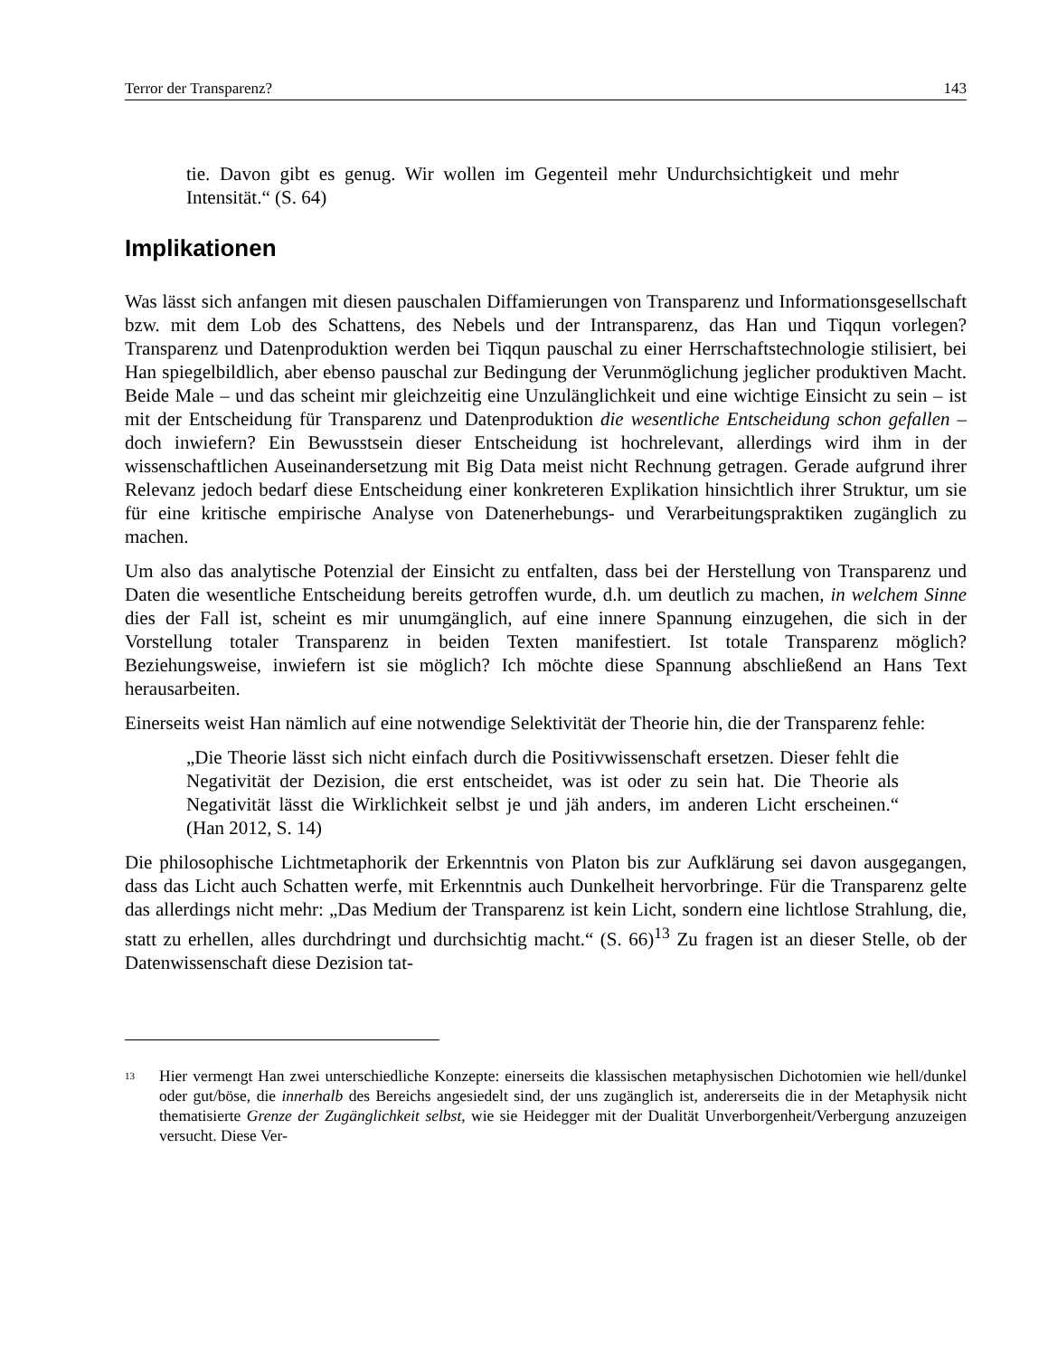Terror der Transparenz? 143
tie. Davon gibt es genug. Wir wollen im Gegenteil mehr Undurchsichtigkeit und mehr Intensität.“ (S. 64)
Implikationen
Was lässt sich anfangen mit diesen pauschalen Diffamierungen von Transparenz und Informationsgesellschaft bzw. mit dem Lob des Schattens, des Nebels und der Intransparenz, das Han und Tiqqun vorlegen? Transparenz und Datenproduktion werden bei Tiqqun pauschal zu einer Herrschaftstechnologie stilisiert, bei Han spiegelbildlich, aber ebenso pauschal zur Bedingung der Verunmöglichung jeglicher produktiven Macht. Beide Male – und das scheint mir gleichzeitig eine Unzulänglichkeit und eine wichtige Einsicht zu sein – ist mit der Entscheidung für Transparenz und Datenproduktion die wesentliche Entscheidung schon gefallen – doch inwiefern? Ein Bewusstsein dieser Entscheidung ist hochrelevant, allerdings wird ihm in der wissenschaftlichen Auseinandersetzung mit Big Data meist nicht Rechnung getragen. Gerade aufgrund ihrer Relevanz jedoch bedarf diese Entscheidung einer konkreteren Explikation hinsichtlich ihrer Struktur, um sie für eine kritische empirische Analyse von Datenerhebungs- und Verarbeitungspraktiken zugänglich zu machen.
Um also das analytische Potenzial der Einsicht zu entfalten, dass bei der Herstellung von Transparenz und Daten die wesentliche Entscheidung bereits getroffen wurde, d.h. um deutlich zu machen, in welchem Sinne dies der Fall ist, scheint es mir unumgänglich, auf eine innere Spannung einzugehen, die sich in der Vorstellung totaler Transparenz in beiden Texten manifestiert. Ist totale Transparenz möglich? Beziehungsweise, inwiefern ist sie möglich? Ich möchte diese Spannung abschließend an Hans Text herausarbeiten.
Einerseits weist Han nämlich auf eine notwendige Selektivität der Theorie hin, die der Transparenz fehle:
„Die Theorie lässt sich nicht einfach durch die Positivwissenschaft ersetzen. Dieser fehlt die Negativität der Dezision, die erst entscheidet, was ist oder zu sein hat. Die Theorie als Negativität lässt die Wirklichkeit selbst je und jäh anders, im anderen Licht erscheinen.“ (Han 2012, S. 14)
Die philosophische Lichtmetaphorik der Erkenntnis von Platon bis zur Aufklärung sei davon ausgegangen, dass das Licht auch Schatten werfe, mit Erkenntnis auch Dunkelheit hervorbringe. Für die Transparenz gelte das allerdings nicht mehr: „Das Medium der Transparenz ist kein Licht, sondern eine lichtlose Strahlung, die, statt zu erhellen, alles durchdringt und durchsichtig macht.“ (S. 66)<sup>13</sup> Zu fragen ist an dieser Stelle, ob der Datenwissenschaft diese Dezision tat-
<sup>13</sup> Hier vermengt Han zwei unterschiedliche Konzepte: einerseits die klassischen metaphysischen Dichotomien wie hell/dunkel oder gut/böse, die innerhalb des Bereichs angesiedelt sind, der uns zugänglich ist, andererseits die in der Metaphysik nicht thematisierte Grenze der Zugänglichkeit selbst, wie sie Heidegger mit der Dualität Unverborgenheit/Verbergung anzuzeigen versucht. Diese Ver-